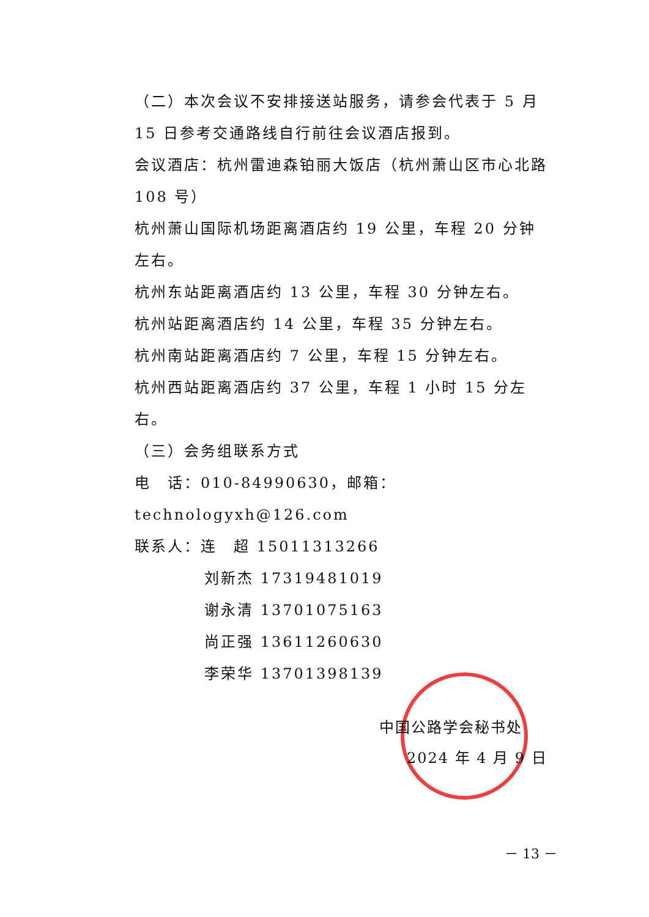（二）本次会议不安排接送站服务，请参会代表于 5 月15 日参考交通路线自行前往会议酒店报到。
会议酒店：杭州雷迪森铂丽大饭店（杭州萧山区市心北路 108 号）
杭州萧山国际机场距离酒店约 19 公里，车程 20 分钟左右。
杭州东站距离酒店约 13 公里，车程 30 分钟左右。
杭州站距离酒店约 14 公里，车程 35 分钟左右。
杭州南站距离酒店约 7 公里，车程 15 分钟左右。
杭州西站距离酒店约 37 公里，车程 1 小时 15 分左右。
（三）会务组联系方式
电　话：010-84990630，邮箱：technologyxh@126.com
联系人：连　超 15011313266
刘新杰 17319481019
谢永清 13701075163
尚正强 13611260630
李荣华 13701398139
中国公路学会秘书处
2024 年 4 月 9 日
－ 13 －